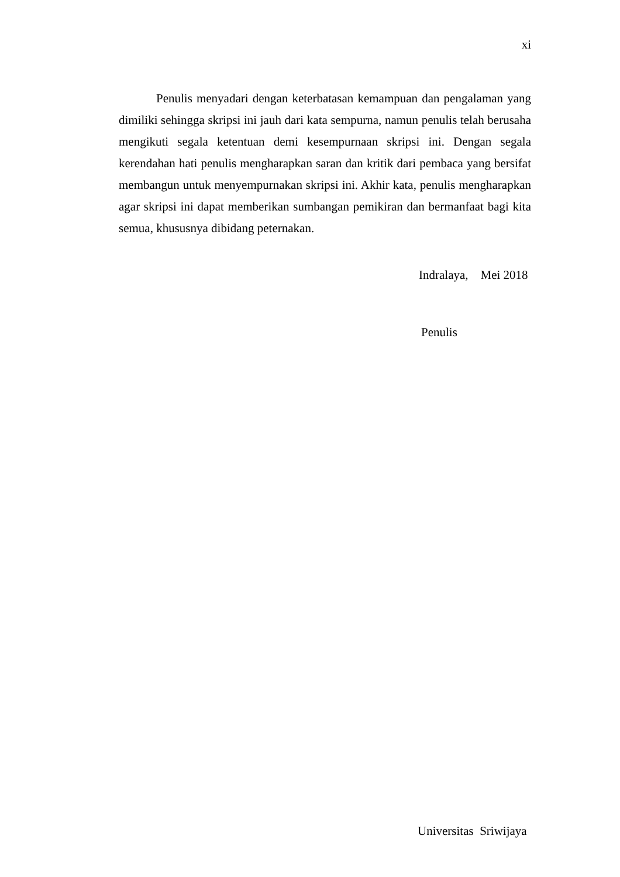xi
Penulis menyadari dengan keterbatasan kemampuan dan pengalaman yang dimiliki sehingga skripsi ini jauh dari kata sempurna, namun penulis telah berusaha mengikuti segala ketentuan demi kesempurnaan skripsi ini. Dengan segala kerendahan hati penulis mengharapkan saran dan kritik dari pembaca yang bersifat membangun untuk menyempurnakan skripsi ini. Akhir kata, penulis mengharapkan agar skripsi ini dapat memberikan sumbangan pemikiran dan bermanfaat bagi kita semua, khususnya dibidang peternakan.
Indralaya, Mei 2018
Penulis
Universitas Sriwijaya